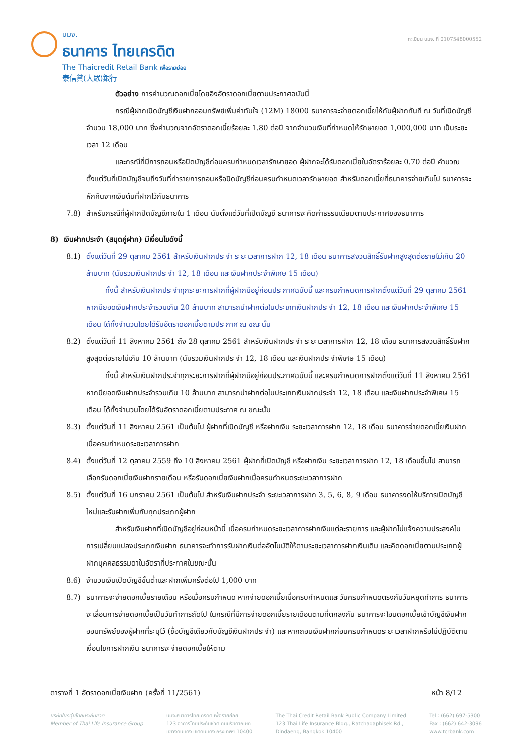บมจ.
ธนาคาร ไทยเครดิต
The Thaicredit Retail Bank เพื่อรายย่อย
泰信貸(大眾)銀行
ทะเบียน บมจ. ที่ 0107548000552
ตัวอย่าง การคำนวณดอกเบี้ยโดยอิงอัตราดอกเบี้ยตามประกาศฉบับนี้
กรณีผู้ฝากเปิดบัญชีเงินฝากออมทรัพย์เพิ่มค่าทันใจ (12M) 18000 ธนาคารจะจ่ายดอกเบี้ยให้กับผู้ฝากทันที ณ วันที่เปิดบัญชี จำนวน 18,000 บาท ซึ่งคำนวณจากอัตราดอกเบี้ยร้อยละ 1.80 ต่อปี จากจำนวนเงินที่กำหนดให้รักษายอด 1,000,000 บาท เป็นระยะเวลา 12 เดือน
และกรณีที่มีการถอนหรือปิดบัญชีก่อนครบกำหนดเวลารักษายอด ผู้ฝากจะได้รับดอกเบี้ยในอัตราร้อยละ 0.70 ต่อปี คำนวณตั้งแต่วันที่เปิดบัญชีจนถึงวันที่ทำรายการถอนหรือปิดบัญชีก่อนครบกำหนดเวลารักษายอด สำหรับดอกเบี้ยที่ธนาคารจ่ายเกินไป ธนาคารจะหักคืนจากเงินต้นที่ฝากไว้กับธนาคาร
7.8) สำหรับกรณีที่ผู้ฝากปิดบัญชีภายใน 1 เดือน นับตั้งแต่วันที่เปิดบัญชี ธนาคารจะคิดค่าธรรมเนียมตามประกาศของธนาคาร
8) เงินฝากประจำ (สมุดคู่ฝาก) มีเงื่อนไขดังนี้
8.1) ตั้งแต่วันที่ 29 ตุลาคม 2561 สำหรับเงินฝากประจำ ระยะเวลาการฝาก 12, 18 เดือน ธนาคารสงวนสิทธิ์รับฝากสูงสุดต่อรายไม่เกิน 20 ล้านบาท (นับรวมเงินฝากประจำ 12, 18 เดือน และเงินฝากประจำพิเศษ 15 เดือน)
ทั้งนี้ สำหรับเงินฝากประจำทุกระยะการฝากที่ผู้ฝากมีอยู่ก่อนประกาศฉบับนี้ และครบกำหนดการฝากตั้งแต่วันที่ 29 ตุลาคม 2561 หากมียอดเงินฝากประจำรวมเกิน 20 ล้านบาท สามารถนำฝากต่อในประเภทเงินฝากประจำ 12, 18 เดือน และเงินฝากประจำพิเศษ 15 เดือน ได้ทั้งจำนวนโดยได้รับอัตราดอกเบี้ยตามประกาศ ณ ขณะนั้น
8.2) ตั้งแต่วันที่ 11 สิงหาคม 2561 ถึง 28 ตุลาคม 2561 สำหรับเงินฝากประจำ ระยะเวลาการฝาก 12, 18 เดือน ธนาคารสงวนสิทธิ์รับฝากสูงสุดต่อรายไม่เกิน 10 ล้านบาท (นับรวมเงินฝากประจำ 12, 18 เดือน และเงินฝากประจำพิเศษ 15 เดือน)
ทั้งนี้ สำหรับเงินฝากประจำทุกระยะการฝากที่ผู้ฝากมีอยู่ก่อนประกาศฉบับนี้ และครบกำหนดการฝากตั้งแต่วันที่ 11 สิงหาคม 2561 หากมียอดเงินฝากประจำรวมเกิน 10 ล้านบาท สามารถนำฝากต่อในประเภทเงินฝากประจำ 12, 18 เดือน และเงินฝากประจำพิเศษ 15 เดือน ได้ทั้งจำนวนโดยได้รับอัตราดอกเบี้ยตามประกาศ ณ ขณะนั้น
8.3) ตั้งแต่วันที่ 11 สิงหาคม 2561 เป็นต้นไป ผู้ฝากที่เปิดบัญชี หรือฝากเงิน ระยะเวลาการฝาก 12, 18 เดือน ธนาคารจ่ายดอกเบี้ยเงินฝากเมื่อครบกำหนดระยะเวลาการฝาก
8.4) ตั้งแต่วันที่ 12 ตุลาคม 2559 ถึง 10 สิงหาคม 2561 ผู้ฝากที่เปิดบัญชี หรือฝากเงิน ระยะเวลาการฝาก 12, 18 เดือนขึ้นไป สามารถเลือกรับดอกเบี้ยเงินฝากรายเดือน หรือรับดอกเบี้ยเงินฝากเมื่อครบกำหนดระยะเวลาการฝาก
8.5) ตั้งแต่วันที่ 16 มกราคม 2561 เป็นต้นไป สำหรับเงินฝากประจำ ระยะเวลาการฝาก 3, 5, 6, 8, 9 เดือน ธนาคารงดให้บริการเปิดบัญชีใหม่และรับฝากเพิ่มกับทุกประเภทผู้ฝาก
สำหรับเงินฝากที่เปิดบัญชีอยู่ก่อนหน้านี้ เมื่อครบกำหนดระยะเวลาการฝากเงินแต่ละรายการ และผู้ฝากไม่แจ้งความประสงค์ในการเปลี่ยนแปลงประเภทเงินฝาก ธนาคารจะทำการรับฝากเงินต่ออัตโนมัติให้ตามระยะเวลาการฝากเงินเดิม และคิดดอกเบี้ยตามประเภทผู้ฝากบุคคลธรรมดาในอัตราที่ประกาศในขณะนั้น
8.6) จำนวนเงินเปิดบัญชีขั้นต่ำและฝากเพิ่มครั้งต่อไป 1,000 บาท
8.7) ธนาคารจะจ่ายดอกเบี้ยรายเดือน หรือเมื่อครบกำหนด หากจ่ายดอกเบี้ยเมื่อครบกำหนดและวันครบกำหนดตรงกับวันหยุดทำการ ธนาคารจะเลื่อนการจ่ายดอกเบี้ยเป็นวันทำการถัดไป ในกรณีที่มีการจ่ายดอกเบี้ยรายเดือนตามที่ตกลงกัน ธนาคารจะโอนดอกเบี้ยเข้าบัญชีเงินฝากออมทรัพย์ของผู้ฝากที่ระบุไว้ (ชื่อบัญชีเดียวกับบัญชีเงินฝากประจำ) และหากถอนเงินฝากก่อนครบกำหนดระยะเวลาฝากหรือไม่ปฏิบัติตามเงื่อนไขการฝากเงิน ธนาคารจะจ่ายดอกเบี้ยให้ตาม
ตารางที่ 1 อัตราดอกเบี้ยเงินฝาก (ครั้งที่ 11/2561) หน้า 8/12
บริษัทในกลุ่มไทยประกันชีวิต
Member of Thai Life Insurance Group
บมจ.ธนาคารไทยเครดิต เพื่อรายย่อย
123 อาคารไทยประกันชีวิต ถนนรัชดาภิเษก
แขวงดินแดง เขตดินแดง กรุงเทพฯ 10400
The Thai Credit Retail Bank Public Company Limited
123 Thai Life Insurance Bldg., Ratchadaphisek Rd.,
Dindaeng, Bangkok 10400
Tel : (662) 697-5300
Fax : (662) 642-3096
www.tcrbank.com